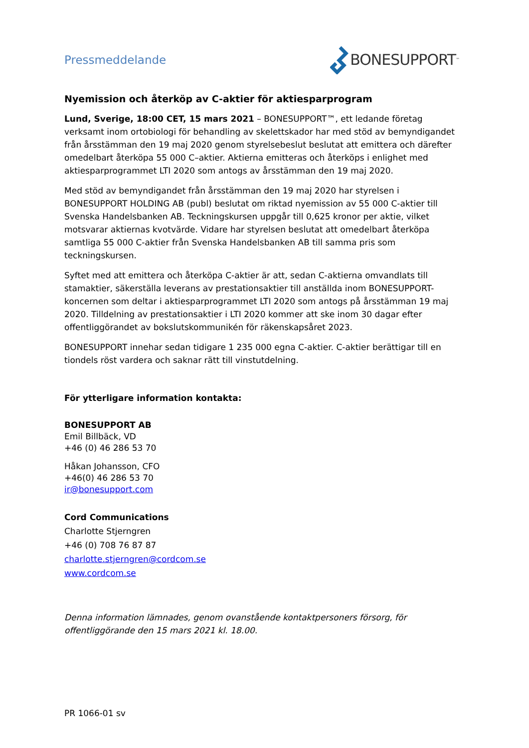Pressmeddelande
BONESUPPORT<sup>™</sup>
Nyemission och återköp av C-aktier för aktiesparprogram
Lund, Sverige, 18:00 CET, 15 mars 2021 – BONESUPPORT™, ett ledande företag verksamt inom ortobiologi för behandling av skelettskador har med stöd av bemyndigandet från årsstämman den 19 maj 2020 genom styrelsebeslut beslutat att emittera och därefter omedelbart återköpa 55 000 C–aktier. Aktierna emitteras och återköps i enlighet med aktiesparprogrammet LTI 2020 som antogs av årsstämman den 19 maj 2020.
Med stöd av bemyndigandet från årsstämman den 19 maj 2020 har styrelsen i BONESUPPORT HOLDING AB (publ) beslutat om riktad nyemission av 55 000 C-aktier till Svenska Handelsbanken AB. Teckningskursen uppgår till 0,625 kronor per aktie, vilket motsvarar aktiernas kvotvärde. Vidare har styrelsen beslutat att omedelbart återköpa samtliga 55 000 C-aktier från Svenska Handelsbanken AB till samma pris som teckningskursen.
Syftet med att emittera och återköpa C-aktier är att, sedan C-aktierna omvandlats till stamaktier, säkerställa leverans av prestationsaktier till anställda inom BONESUPPORT-koncernen som deltar i aktiesparprogrammet LTI 2020 som antogs på årsstämman 19 maj 2020. Tilldelning av prestationsaktier i LTI 2020 kommer att ske inom 30 dagar efter offentliggörandet av bokslutskommunikén för räkenskapsåret 2023.
BONESUPPORT innehar sedan tidigare 1 235 000 egna C-aktier. C-aktier berättigar till en tiondels röst vardera och saknar rätt till vinstutdelning.
För ytterligare information kontakta:
BONESUPPORT AB
Emil Billbäck, VD
+46 (0) 46 286 53 70
Håkan Johansson, CFO
+46(0) 46 286 53 70
ir@bonesupport.com
Cord Communications
Charlotte Stjerngren
+46 (0) 708 76 87 87
charlotte.stjerngren@cordcom.se
www.cordcom.se
Denna information lämnades, genom ovanstående kontaktpersoners försorg, för offentliggörande den 15 mars 2021 kl. 18.00.
PR 1066-01 sv